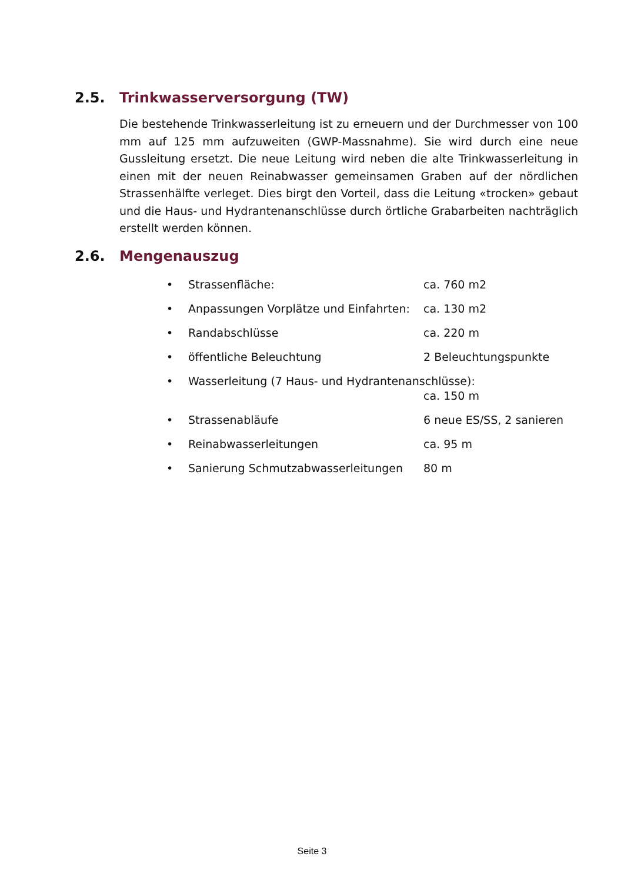2.5. Trinkwasserversorgung (TW)
Die bestehende Trinkwasserleitung ist zu erneuern und der Durchmesser von 100 mm auf 125 mm aufzuweiten (GWP-Massnahme). Sie wird durch eine neue Gussleitung ersetzt. Die neue Leitung wird neben die alte Trinkwasserleitung in einen mit der neuen Reinabwasser gemeinsamen Graben auf der nördlichen Strassenhälfte verleget. Dies birgt den Vorteil, dass die Leitung «trocken» gebaut und die Haus- und Hydrantenanschlüsse durch örtliche Grabarbeiten nachträglich erstellt werden können.
2.6. Mengenauszug
• Strassenfläche: ca. 760 m2
• Anpassungen Vorplätze und Einfahrten: ca. 130 m2
• Randabschlüsse ca. 220 m
• öffentliche Beleuchtung 2 Beleuchtungspunkte
• Wasserleitung (7 Haus- und Hydrantenanschlüsse):
ca. 150 m
• Strassenabläufe 6 neue ES/SS, 2 sanieren
• Reinabwasserleitungen ca. 95 m
• Sanierung Schmutzabwasserleitungen 80 m
Seite 3